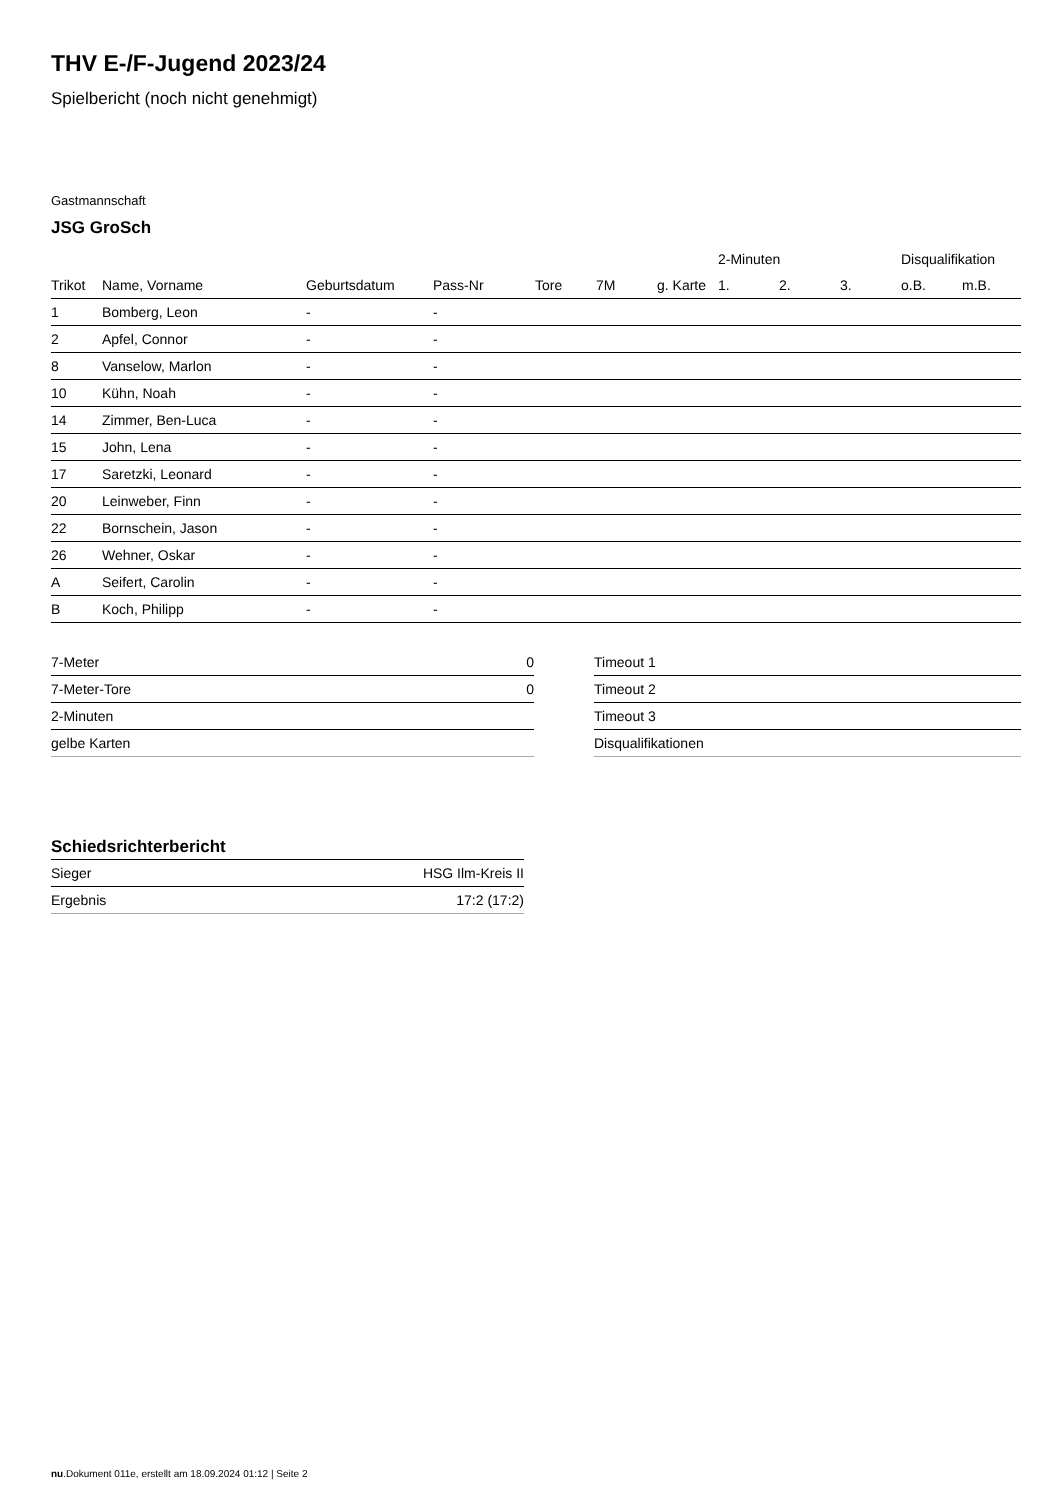THV E-/F-Jugend 2023/24
Spielbericht (noch nicht genehmigt)
Gastmannschaft
JSG GroSch
| | | | | | | | 2-Minuten | | | Disqualifikation | |
| --- | --- | --- | --- | --- | --- | --- | --- | --- | --- | --- | --- |
| Trikot | Name, Vorname | Geburtsdatum | Pass-Nr | Tore | 7M | g. Karte | 1. | 2. | 3. | o.B. | m.B. |
| 1 | Bomberg, Leon | - | - | | | | | | | | |
| 2 | Apfel, Connor | - | - | | | | | | | | |
| 8 | Vanselow, Marlon | - | - | | | | | | | | |
| 10 | Kühn, Noah | - | - | | | | | | | | |
| 14 | Zimmer, Ben-Luca | - | - | | | | | | | | |
| 15 | John, Lena | - | - | | | | | | | | |
| 17 | Saretzki, Leonard | - | - | | | | | | | | |
| 20 | Leinweber, Finn | - | - | | | | | | | | |
| 22 | Bornschein, Jason | - | - | | | | | | | | |
| 26 | Wehner, Oskar | - | - | | | | | | | | |
| A | Seifert, Carolin | - | - | | | | | | | | |
| B | Koch, Philipp | - | - | | | | | | | | |
| 7-Meter | 0 |
| 7-Meter-Tore | 0 |
| 2-Minuten | |
| gelbe Karten | |
| Timeout 1 |
| Timeout 2 |
| Timeout 3 |
| Disqualifikationen |
Schiedsrichterbericht
| Sieger | HSG Ilm-Kreis II |
| Ergebnis | 17:2 (17:2) |
nu.Dokument 011e, erstellt am 18.09.2024 01:12 | Seite 2